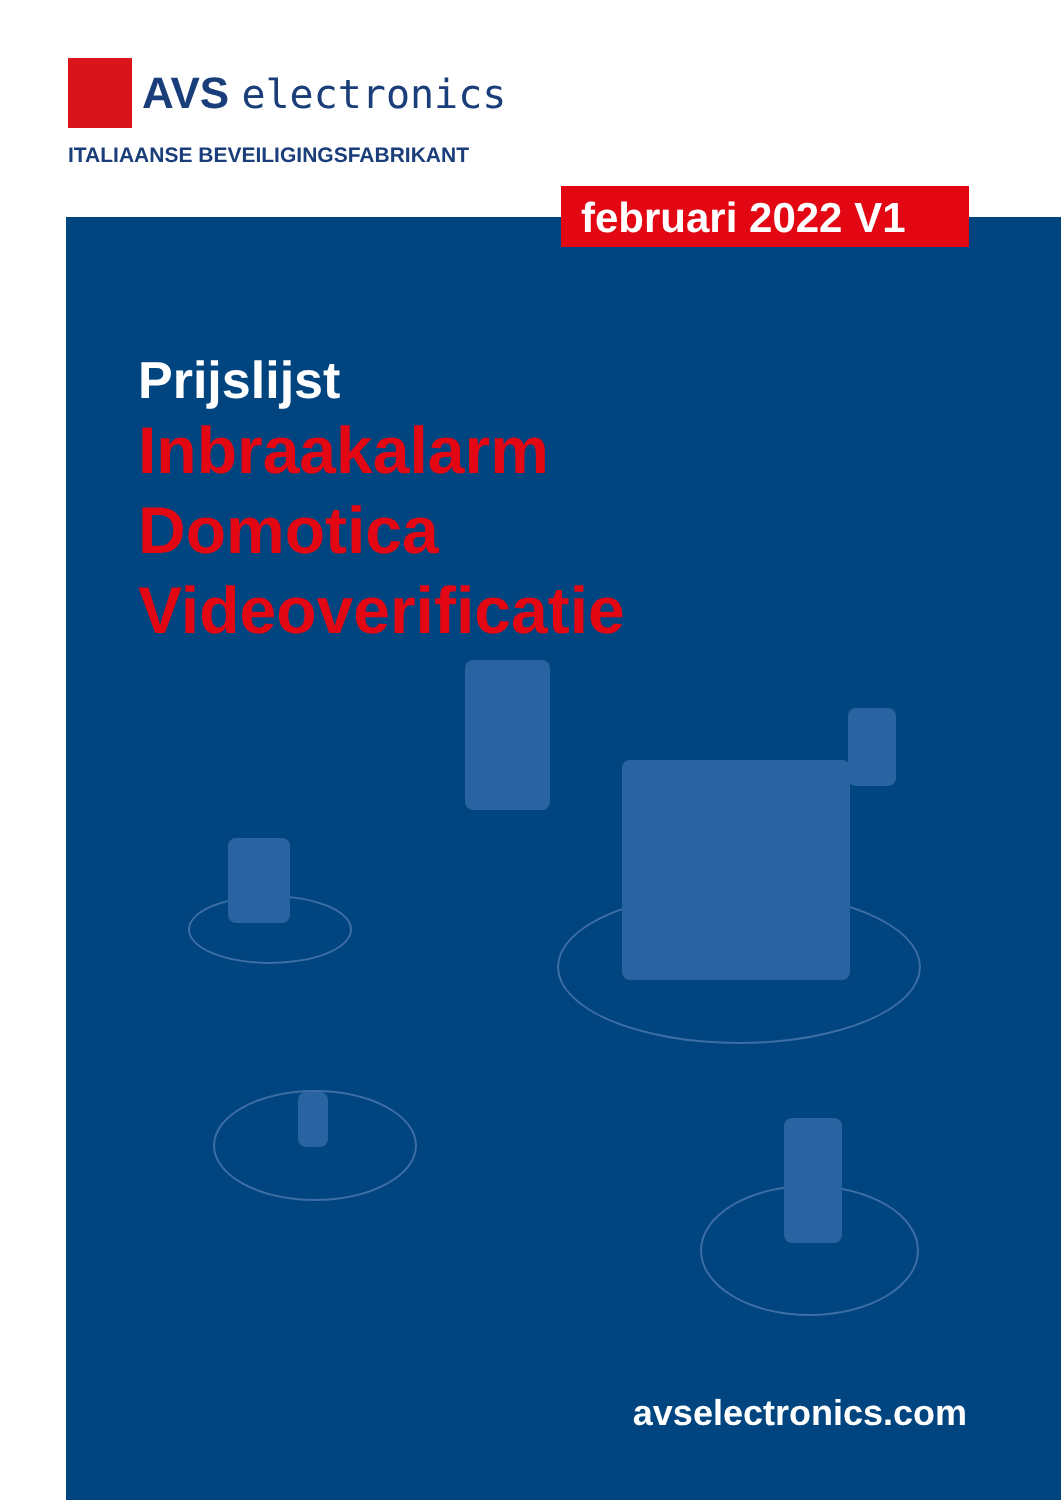AVS electronics
ITALIAANSE BEVEILIGINGSFABRIKANT
februari 2022 V1
Prijslijst
Inbraakalarm
Domotica
Videoverificatie
avselectronics.com